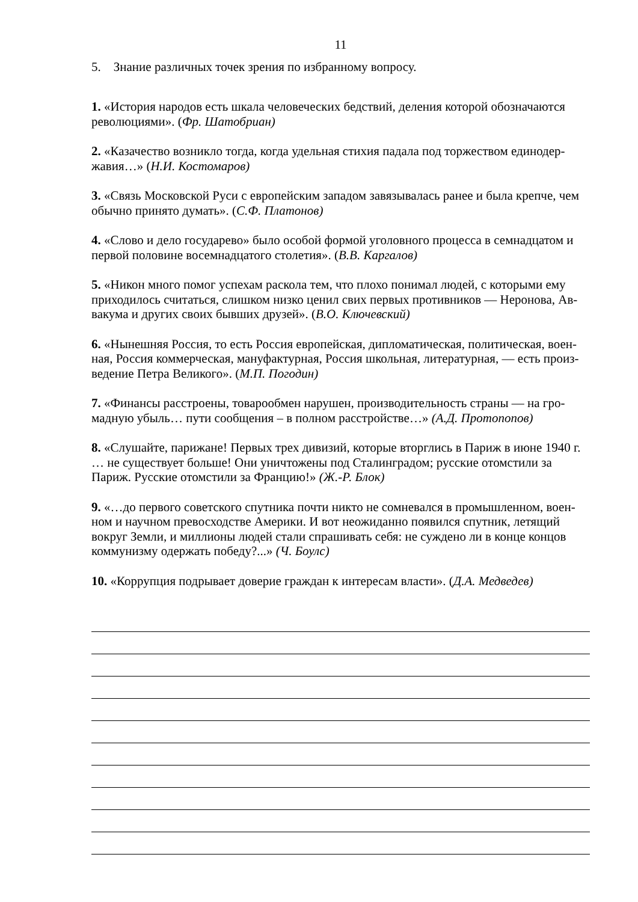11
5. Знание различных точек зрения по избранному вопросу.
1. «История народов есть шкала человеческих бедствий, деления которой обозначаются революциями». (Фр. Шатобриан)
2. «Казачество возникло тогда, когда удельная стихия падала под торжеством единодер-жавия…» (Н.И. Костомаров)
3. «Связь Московской Руси с европейским западом завязывалась ранее и была крепче, чем обычно принято думать». (С.Ф. Платонов)
4. «Слово и дело государево» было особой формой уголовного процесса в семнадцатом и первой половине восемнадцатого столетия». (В.В. Каргалов)
5. «Никон много помог успехам раскола тем, что плохо понимал людей, с которыми ему приходилось считаться, слишком низко ценил свих первых противников — Неронова, Ав-вакума и других своих бывших друзей». (В.О. Ключевский)
6. «Нынешняя Россия, то есть Россия европейская, дипломатическая, политическая, воен-ная, Россия коммерческая, мануфактурная, Россия школьная, литературная, — есть произ-ведение Петра Великого». (М.П. Погодин)
7. «Финансы расстроены, товарообмен нарушен, производительность страны — на гро-мадную убыль… пути сообщения – в полном расстройстве…» (А.Д. Протопопов)
8. «Слушайте, парижане! Первых трех дивизий, которые вторглись в Париж в июне 1940 г. … не существует больше! Они уничтожены под Сталинградом; русские отомстили за Париж. Русские отомстили за Францию!» (Ж.-Р. Блок)
9. «…до первого советского спутника почти никто не сомневался в промышленном, воен-ном и научном превосходстве Америки. И вот неожиданно появился спутник, летящий вокруг Земли, и миллионы людей стали спрашивать себя: не суждено ли в конце концов коммунизму одержать победу?...» (Ч. Боулс)
10. «Коррупция подрывает доверие граждан к интересам власти». (Д.А. Медведев)